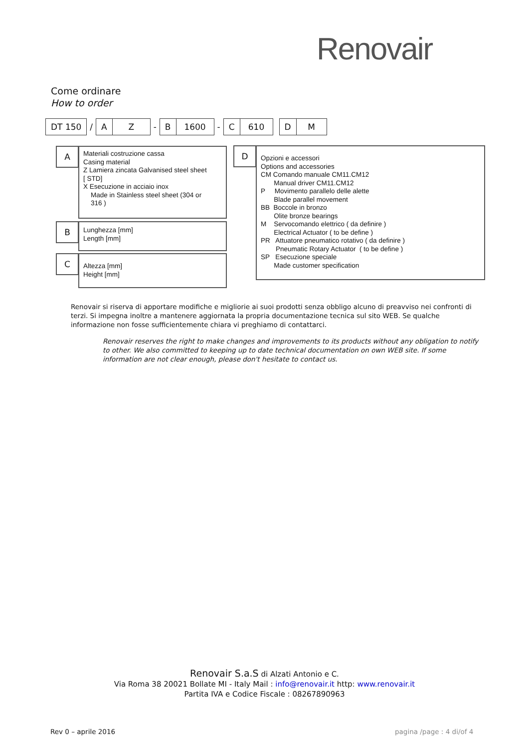Renovair
Come ordinare
How to order
| DT 150 | / | A | Z | - | B | 1600 | - | C | 610 | | D | M |
A
Materiali costruzione cassa
Casing material
Z Lamiera zincata Galvanised steel sheet
[ STD]
X Esecuzione in acciaio inox
Made in Stainless steel sheet (304 or
316 )
B
Lunghezza [mm]
Length [mm]
C
Altezza [mm]
Height [mm]
D
Opzioni e accessori
Options and accessories
CM Comando manuale CM11.CM12
Manual driver CM11.CM12
P Movimento parallelo delle alette
Blade parallel movement
BB Boccole in bronzo
Olite bronze bearings
M Servocomando elettrico ( da definire )
Electrical Actuator ( to be define )
PR Attuatore pneumatico rotativo ( da definire )
Pneumatic Rotary Actuator ( to be define )
SP Esecuzione speciale
Made customer specification
Renovair si riserva di apportare modifiche e migliorie ai suoi prodotti senza obbligo alcuno di preavviso nei confronti di terzi. Si impegna inoltre a mantenere aggiornata la propria documentazione tecnica sul sito WEB. Se qualche informazione non fosse sufficientemente chiara vi preghiamo di contattarci.
Renovair reserves the right to make changes and improvements to its products without any obligation to notify to other. We also committed to keeping up to date technical documentation on own WEB site. If some information are not clear enough, please don't hesitate to contact us.
Renovair S.a.S di Alzati Antonio e C.
Via Roma 38 20021 Bollate MI - Italy Mail : info@renovair.it http: www.renovair.it
Partita IVA e Codice Fiscale : 08267890963
Rev 0 – aprile 2016 pagina /page : 4 di/of 4